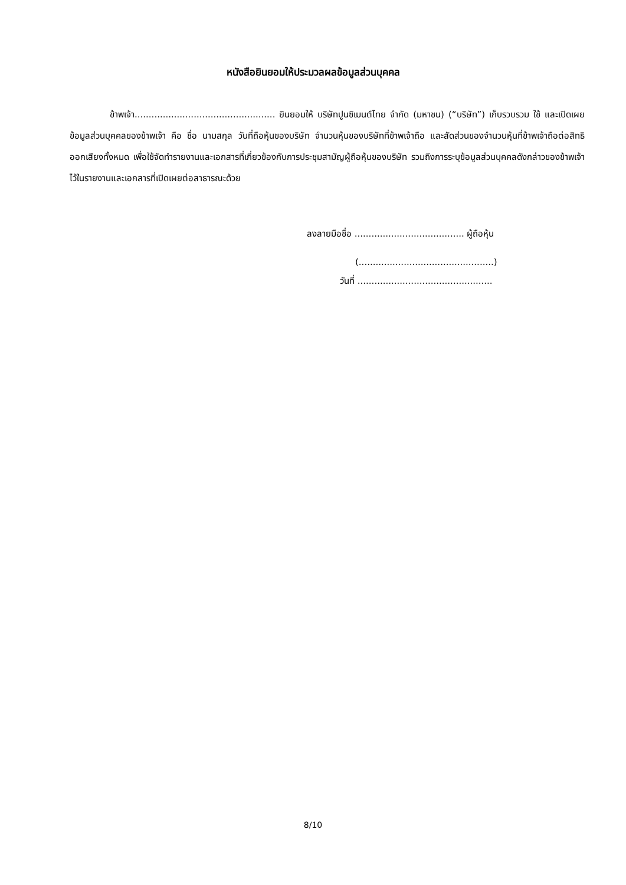หนังสือยินยอมให้ประมวลผลข้อมูลส่วนบุคคล
ข้าพเจ้า.................................................. ยินยอมให้ บริษัทปูนซิเมนต์ไทย จำกัด (มหาชน) (“บริษัท”) เก็บรวบรวม ใช้ และเปิดเผยข้อมูลส่วนบุคคลของข้าพเจ้า คือ ชื่อ นามสกุล วันที่ถือหุ้นของบริษัท จำนวนหุ้นของบริษัทที่ข้าพเจ้าถือ และสัดส่วนของจำนวนหุ้นที่ข้าพเจ้าถือต่อสิทธิออกเสียงทั้งหมด เพื่อใช้จัดทำรายงานและเอกสารที่เกี่ยวข้องกับการประชุมสามัญผู้ถือหุ้นของบริษัท รวมถึงการระบุข้อมูลส่วนบุคคลดังกล่าวของข้าพเจ้าไว้ในรายงานและเอกสารที่เปิดเผยต่อสาธารณะด้วย
ลงลายมือชื่อ ....................................... ผู้ถือหุ้น
(................................................)
วันที่ ................................................
8/10